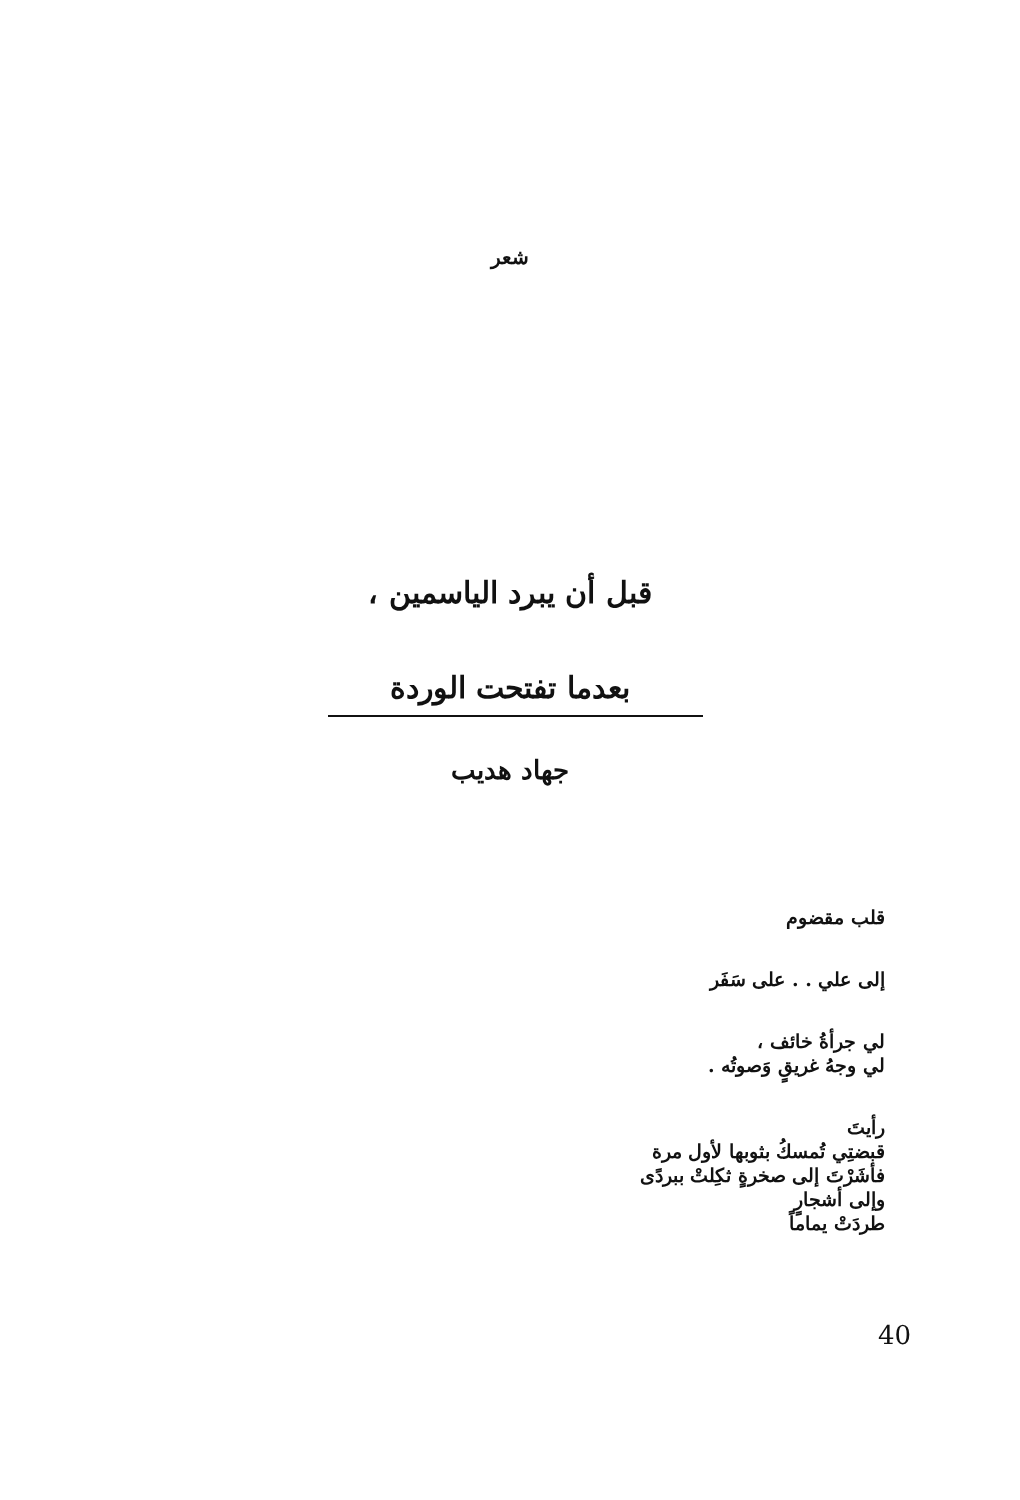شعر
قبل أن يبرد الياسمين ،
بعدما تفتحت الوردة
جهاد هديب
قلب مقضوم
إلى علي . . على سَفَر
لي جرأةُ خائف ،
لي وجهُ غريقٍ وَصوتُه .
رأيتَ
قبضتِي تُمسكُ بثوبها لأول مرة
فأشَرْتَ إلى صخرةٍ ثكِلتْ ببردًى
وإلى أشجارٍ
طردَتْ يماماً
40